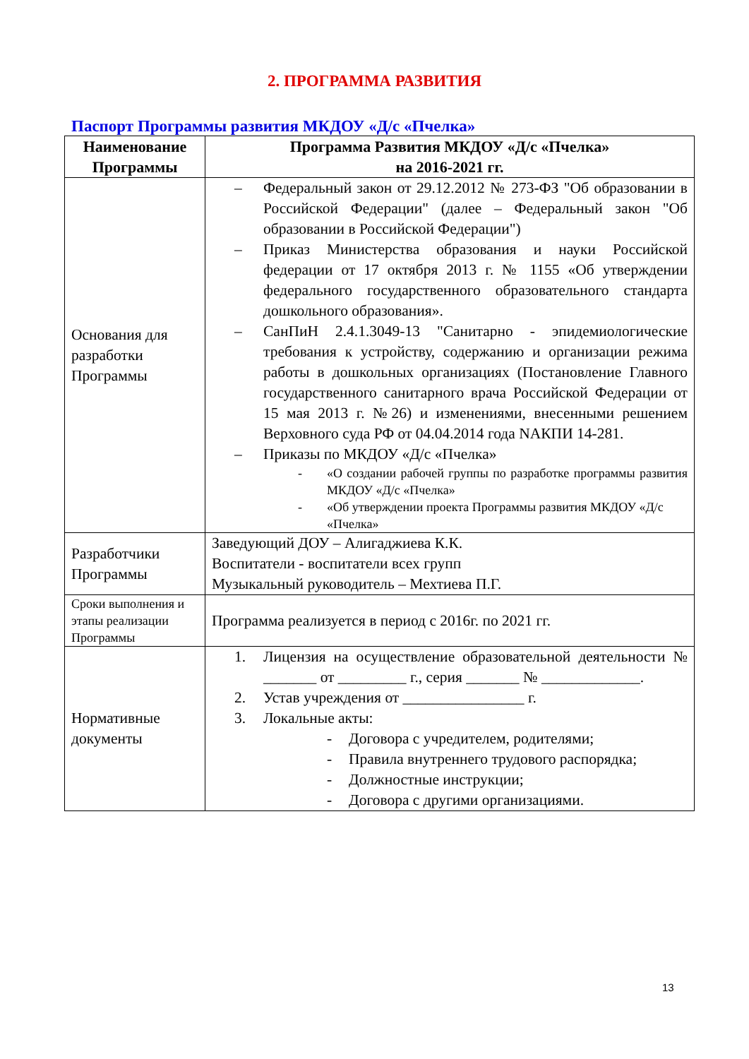2. ПРОГРАММА РАЗВИТИЯ
Паспорт Программы развития МКДОУ «Д/с «Пчелка»
| Наименование Программы | Программа Развития МКДОУ «Д/с «Пчелка» на 2016-2021 гг. |
| --- | --- |
| Основания для разработки Программы | – Федеральный закон от 29.12.2012 № 273-ФЗ "Об образовании в Российской Федерации" (далее – Федеральный закон "Об образовании в Российской Федерации") – Приказ Министерства образования и науки Российской федерации от 17 октября 2013 г. № 1155 «Об утверждении федерального государственного образовательного стандарта дошкольного образования». – СанПиН 2.4.1.3049-13 "Санитарно - эпидемиологические требования к устройству, содержанию и организации режима работы в дошкольных организациях (Постановление Главного государственного санитарного врача Российской Федерации от 15 мая 2013 г. №26) и изменениями, внесенными решением Верховного суда РФ от 04.04.2014 года NАКПИ 14-281. – Приказы по МКДОУ «Д/с «Пчелка» - «О создании рабочей группы по разработке программы развития МКДОУ «Д/с «Пчелка» - «Об утверждении проекта Программы развития МКДОУ «Д/с «Пчелка» |
| Разработчики Программы | Заведующий ДОУ – Алигаджиева К.К. Воспитатели - воспитатели всех групп Музыкальный руководитель – Мехтиева П.Г. |
| Сроки выполнения и этапы реализации Программы | Программа реализуется в период с 2016г. по 2021 гг. |
| Нормативные документы | 1. Лицензия на осуществление образовательной деятельности № _______ от _________ г., серия _______ № _____________. 2. Устав учреждения от ________________ г. 3. Локальные акты: - Договора с учредителем, родителями; - Правила внутреннего трудового распорядка; - Должностные инструкции; - Договора с другими организациями. |
13